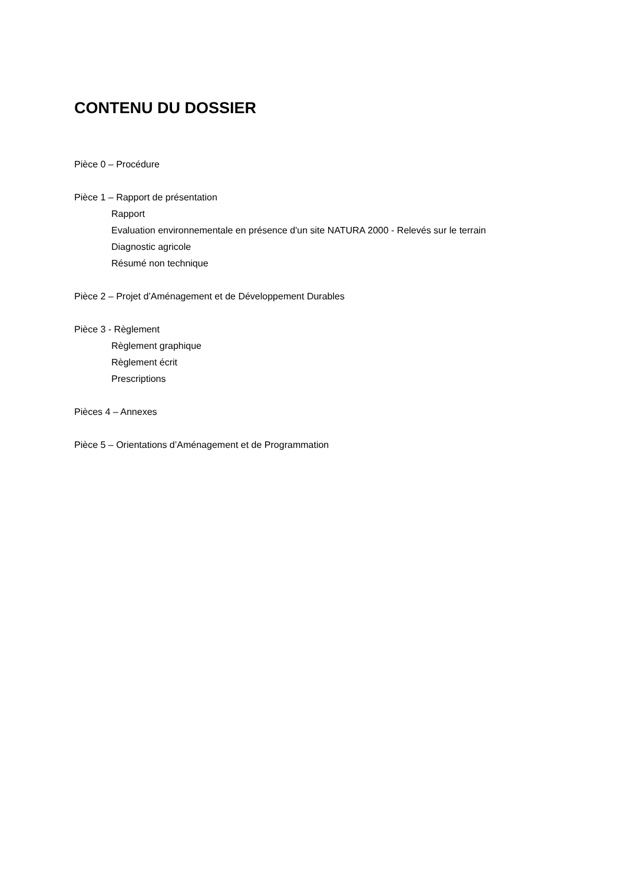CONTENU DU DOSSIER
Pièce 0 – Procédure
Pièce 1 – Rapport de présentation
Rapport
Evaluation environnementale en présence d'un site NATURA 2000 - Relevés sur le terrain
Diagnostic agricole
Résumé non technique
Pièce 2 – Projet d’Aménagement et de Développement Durables
Pièce 3 - Règlement
Règlement graphique
Règlement écrit
Prescriptions
Pièces 4 – Annexes
Pièce 5 – Orientations d’Aménagement et de Programmation